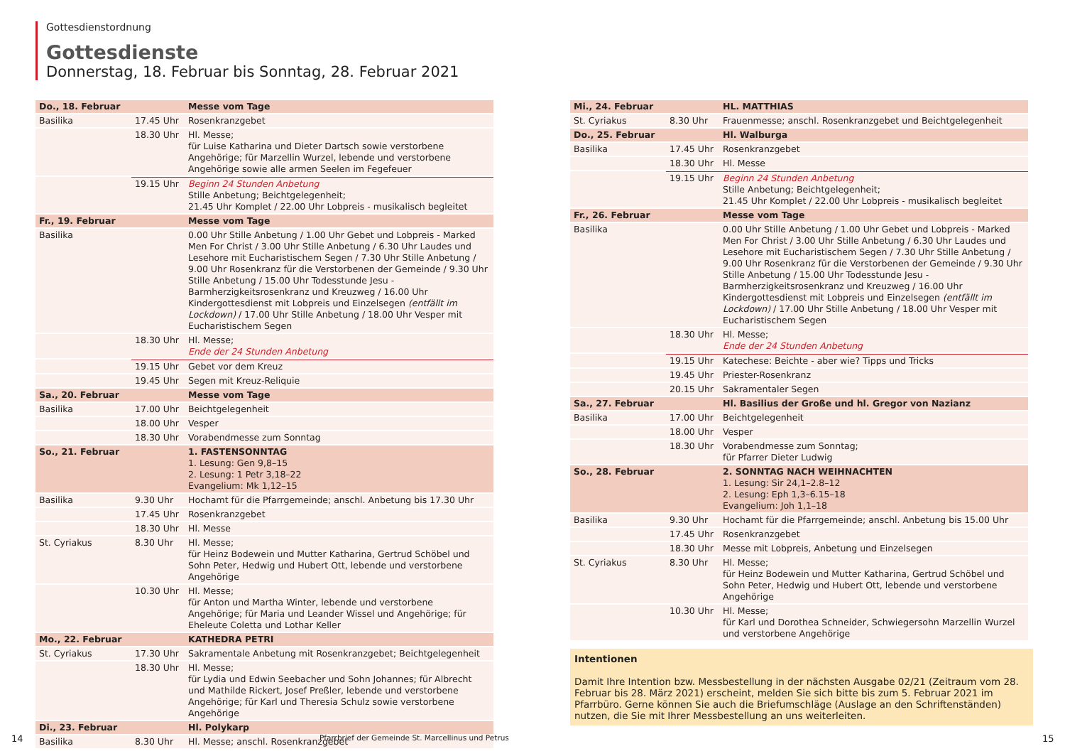Gottesdienstordnung
Gottesdienste
Donnerstag, 18. Februar bis Sonntag, 28. Februar 2021
| Do., 18. Februar | | Messe vom Tage |
| Basilika | 17.45 Uhr | Rosenkranzgebet |
| | 18.30 Uhr | Hl. Messe; für Luise Katharina und Dieter Dartsch sowie verstorbene Angehörige; für Marzellin Wurzel, lebende und verstorbene Angehörige sowie alle armen Seelen im Fegefeuer |
| | 19.15 Uhr | Beginn 24 Stunden Anbetung Stille Anbetung; Beichtgelegenheit; 21.45 Uhr Komplet / 22.00 Uhr Lobpreis - musikalisch begleitet |
| Fr., 19. Februar | | Messe vom Tage |
| Basilika | | 0.00 Uhr Stille Anbetung / 1.00 Uhr Gebet und Lobpreis - Marked Men For Christ / 3.00 Uhr Stille Anbetung / 6.30 Uhr Laudes und Lesehore mit Eucharistischem Segen / 7.30 Uhr Stille Anbetung / 9.00 Uhr Rosenkranz für die Verstorbenen der Gemeinde / 9.30 Uhr Stille Anbetung / 15.00 Uhr Todesstunde Jesu - Barmherzigkeitsrosenkranz und Kreuzweg / 16.00 Uhr Kindergottesdienst mit Lobpreis und Einzelsegen (entfällt im Lockdown) / 17.00 Uhr Stille Anbetung / 18.00 Uhr Vesper mit Eucharistischem Segen |
| | 18.30 Uhr | Hl. Messe; Ende der 24 Stunden Anbetung |
| | 19.15 Uhr | Gebet vor dem Kreuz |
| | 19.45 Uhr | Segen mit Kreuz-Reliquie |
| Sa., 20. Februar | | Messe vom Tage |
| Basilika | 17.00 Uhr | Beichtgelegenheit |
| | 18.00 Uhr | Vesper |
| | 18.30 Uhr | Vorabendmesse zum Sonntag |
| So., 21. Februar | | 1. FASTENSONNTAG 1. Lesung: Gen 9,8–15 2. Lesung: 1 Petr 3,18–22 Evangelium: Mk 1,12–15 |
| Basilika | 9.30 Uhr | Hochamt für die Pfarrgemeinde; anschl. Anbetung bis 17.30 Uhr |
| | 17.45 Uhr | Rosenkranzgebet |
| | 18.30 Uhr | Hl. Messe |
| St. Cyriakus | 8.30 Uhr | Hl. Messe; für Heinz Bodewein und Mutter Katharina, Gertrud Schöbel und Sohn Peter, Hedwig und Hubert Ott, lebende und verstorbene Angehörige |
| | 10.30 Uhr | Hl. Messe; für Anton und Martha Winter, lebende und verstorbene Angehörige; für Maria und Leander Wissel und Angehörige; für Eheleute Coletta und Lothar Keller |
| Mo., 22. Februar | | KATHEDRA PETRI |
| St. Cyriakus | 17.30 Uhr | Sakramentale Anbetung mit Rosenkranzgebet; Beichtgelegenheit |
| | 18.30 Uhr | Hl. Messe; für Lydia und Edwin Seebacher und Sohn Johannes; für Albrecht und Mathilde Rickert, Josef Preßler, lebende und verstorbene Angehörige; für Karl und Theresia Schulz sowie verstorbene Angehörige |
| Di., 23. Februar | | Hl. Polykarp |
| Basilika | 8.30 Uhr | Hl. Messe; anschl. Rosenkranzgebet |
| Mi., 24. Februar | | HL. MATTHIAS |
| St. Cyriakus | 8.30 Uhr | Frauenmesse; anschl. Rosenkranzgebet und Beichtgelegenheit |
| Do., 25. Februar | | Hl. Walburga |
| Basilika | 17.45 Uhr | Rosenkranzgebet |
| | 18.30 Uhr | Hl. Messe |
| | 19.15 Uhr | Beginn 24 Stunden Anbetung Stille Anbetung; Beichtgelegenheit; 21.45 Uhr Komplet / 22.00 Uhr Lobpreis - musikalisch begleitet |
| Fr., 26. Februar | | Messe vom Tage |
| Basilika | | 0.00 Uhr Stille Anbetung / 1.00 Uhr Gebet und Lobpreis - Marked Men For Christ / 3.00 Uhr Stille Anbetung / 6.30 Uhr Laudes und Lesehore mit Eucharistischem Segen / 7.30 Uhr Stille Anbetung / 9.00 Uhr Rosenkranz für die Verstorbenen der Gemeinde / 9.30 Uhr Stille Anbetung / 15.00 Uhr Todesstunde Jesu - Barmherzigkeitsrosenkranz und Kreuzweg / 16.00 Uhr Kindergottesdienst mit Lobpreis und Einzelsegen (entfällt im Lockdown) / 17.00 Uhr Stille Anbetung / 18.00 Uhr Vesper mit Eucharistischem Segen |
| | 18.30 Uhr | Hl. Messe; Ende der 24 Stunden Anbetung |
| | 19.15 Uhr | Katechese: Beichte - aber wie? Tipps und Tricks |
| | 19.45 Uhr | Priester-Rosenkranz |
| | 20.15 Uhr | Sakramentaler Segen |
| Sa., 27. Februar | | Hl. Basilius der Große und hl. Gregor von Nazianz |
| Basilika | 17.00 Uhr | Beichtgelegenheit |
| | 18.00 Uhr | Vesper |
| | 18.30 Uhr | Vorabendmesse zum Sonntag; für Pfarrer Dieter Ludwig |
| So., 28. Februar | | 2. SONNTAG NACH WEIHNACHTEN 1. Lesung: Sir 24,1–2.8–12 2. Lesung: Eph 1,3–6.15–18 Evangelium: Joh 1,1–18 |
| Basilika | 9.30 Uhr | Hochamt für die Pfarrgemeinde; anschl. Anbetung bis 15.00 Uhr |
| | 17.45 Uhr | Rosenkranzgebet |
| | 18.30 Uhr | Messe mit Lobpreis, Anbetung und Einzelsegen |
| St. Cyriakus | 8.30 Uhr | Hl. Messe; für Heinz Bodewein und Mutter Katharina, Gertrud Schöbel und Sohn Peter, Hedwig und Hubert Ott, lebende und verstorbene Angehörige |
| | 10.30 Uhr | Hl. Messe; für Karl und Dorothea Schneider, Schwiegersohn Marzellin Wurzel und verstorbene Angehörige |
Intentionen
Damit Ihre Intention bzw. Messbestellung in der nächsten Ausgabe 02/21 (Zeitraum vom 28. Februar bis 28. März 2021) erscheint, melden Sie sich bitte bis zum 5. Februar 2021 im Pfarrbüro. Gerne können Sie auch die Briefumschläge (Auslage an den Schriftenständen) nutzen, die Sie mit Ihrer Messbestellung an uns weiterleiten.
14
Pfarrbrief der Gemeinde St. Marcellinus und Petrus
15